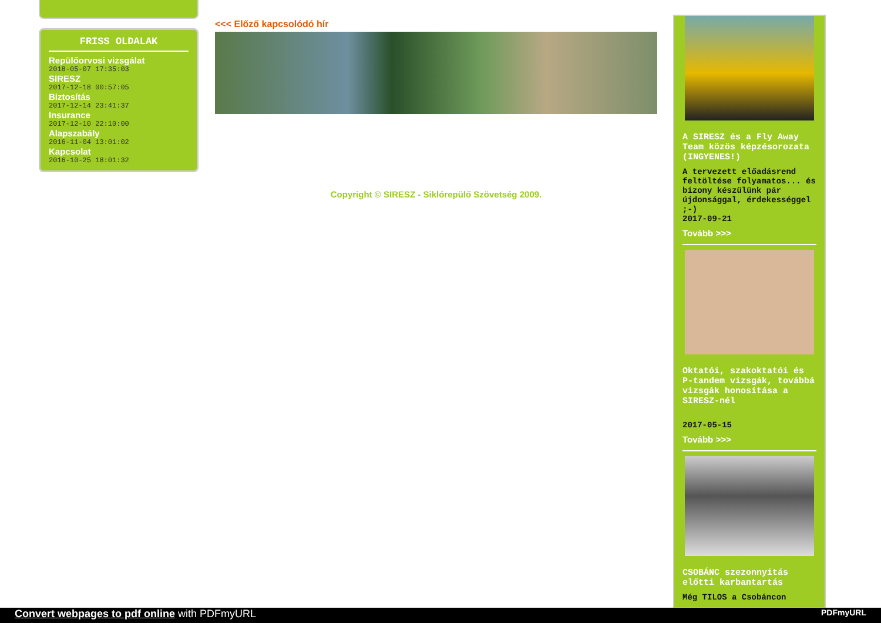FRISS OLDALAK
Repülőorvosi vizsgálat
2018-05-07 17:35:03
SIRESZ
2017-12-18 00:57:05
Biztosítás
2017-12-14 23:41:37
Insurance
2017-12-10 22:10:00
Alapszabály
2016-11-04 13:01:02
Kapcsolat
2016-10-25 18:01:32
<<< Előző kapcsolódó hír
Copyright © SIRESZ - Siklórepülő Szövetség 2009.
A SIRESZ és a Fly Away Team közös képzésorozata (INGYENES!)
A tervezett előadásrend feltöltése folyamatos... és bizony készülünk pár újdonsággal, érdekességgel ;-)
2017-09-21
Tovább >>>
Oktatói, szakoktatói és P-tandem vizsgák, továbbá vizsgák honosítása a SIRESZ-nél
2017-05-15
Tovább >>>
CSOBÁNC szezonnyitás előtti karbantartás
Még TILOS a Csobáncon
Convert webpages to pdf online with PDFmyURL PDFmyURL